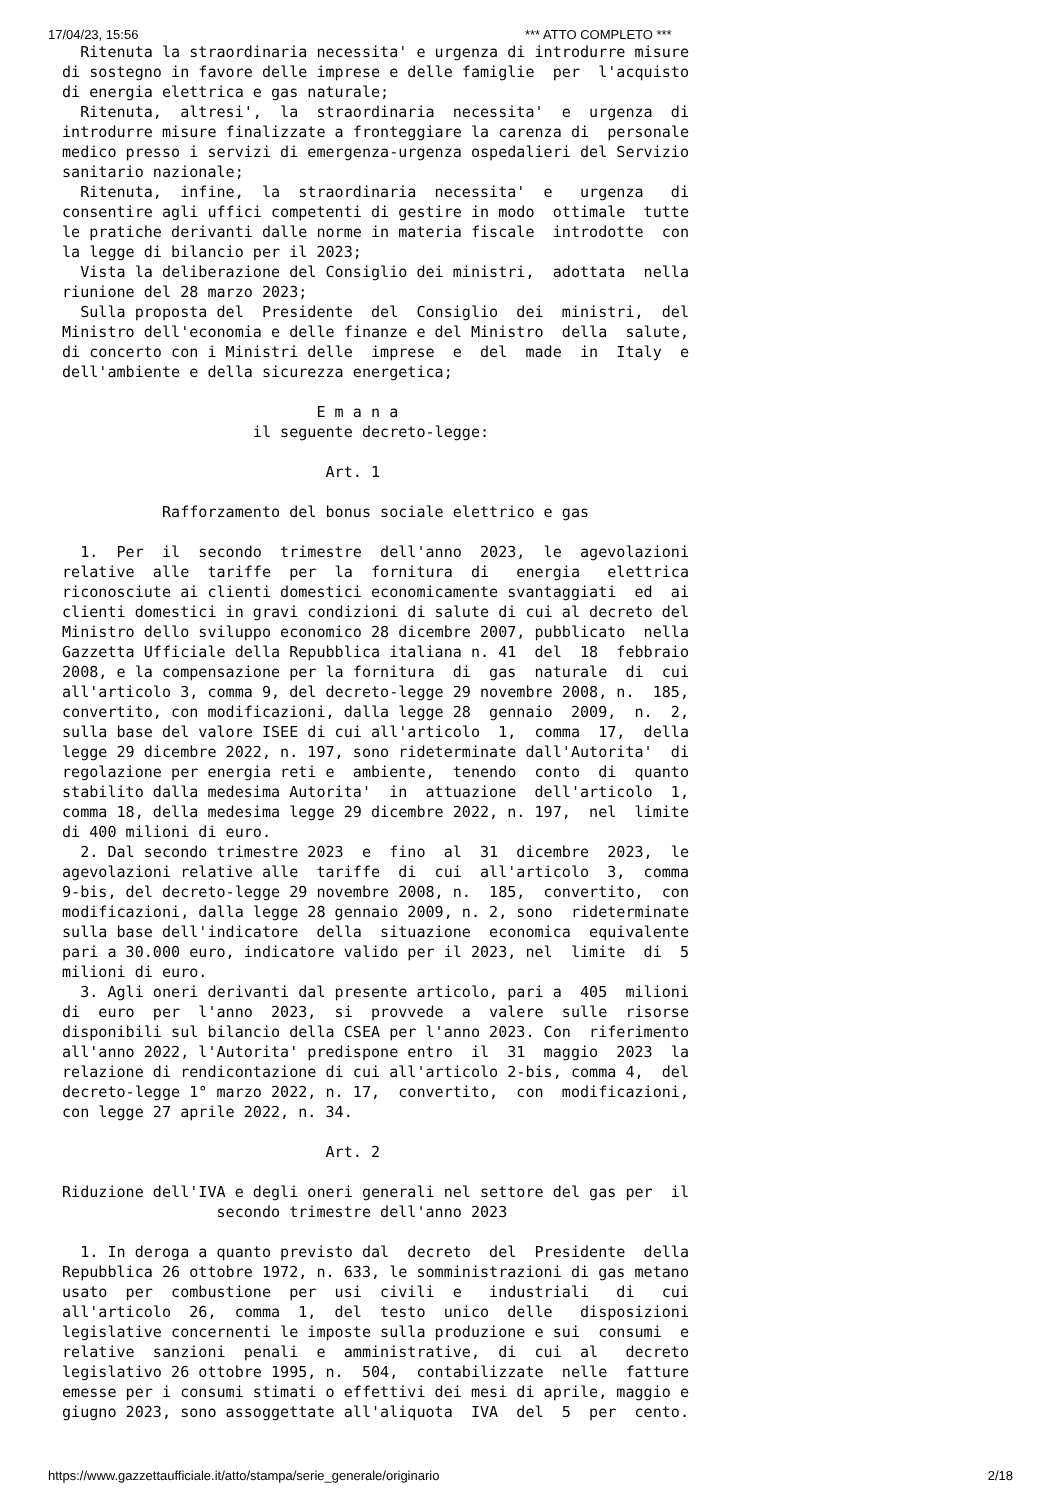17/04/23, 15:56 *** ATTO COMPLETO ***
  Ritenuta la straordinaria necessita' e urgenza di introdurre misure
di sostegno in favore delle imprese e delle famiglie  per  l'acquisto
di energia elettrica e gas naturale;
  Ritenuta,  altresi',  la  straordinaria  necessita'  e  urgenza  di
introdurre misure finalizzate a fronteggiare la carenza di  personale
medico presso i servizi di emergenza-urgenza ospedalieri del Servizio
sanitario nazionale;
  Ritenuta,  infine,  la  straordinaria  necessita'  e   urgenza   di
consentire agli uffici competenti di gestire in modo  ottimale  tutte
le pratiche derivanti dalle norme in materia fiscale  introdotte  con
la legge di bilancio per il 2023;
  Vista la deliberazione del Consiglio dei ministri,  adottata  nella
riunione del 28 marzo 2023;
  Sulla proposta del  Presidente  del  Consiglio  dei  ministri,  del
Ministro dell'economia e delle finanze e del Ministro  della  salute,
di concerto con i Ministri delle  imprese  e  del  made  in  Italy  e
dell'ambiente e della sicurezza energetica;

                            E m a n a
                     il seguente decreto-legge:

                             Art. 1

           Rafforzamento del bonus sociale elettrico e gas

  1.  Per  il  secondo  trimestre  dell'anno  2023,  le  agevolazioni
relative  alle  tariffe  per  la  fornitura  di   energia   elettrica
riconosciute ai clienti domestici economicamente svantaggiati  ed  ai
clienti domestici in gravi condizioni di salute di cui al decreto del
Ministro dello sviluppo economico 28 dicembre 2007, pubblicato  nella
Gazzetta Ufficiale della Repubblica italiana n. 41  del  18  febbraio
2008, e la compensazione per la fornitura  di  gas  naturale  di  cui
all'articolo 3, comma 9, del decreto-legge 29 novembre 2008, n.  185,
convertito, con modificazioni, dalla legge 28  gennaio  2009,  n.  2,
sulla base del valore ISEE di cui all'articolo  1,  comma  17,  della
legge 29 dicembre 2022, n. 197, sono rideterminate dall'Autorita'  di
regolazione per energia reti e  ambiente,  tenendo  conto  di  quanto
stabilito dalla medesima Autorita'  in  attuazione  dell'articolo  1,
comma 18, della medesima legge 29 dicembre 2022, n. 197,  nel  limite
di 400 milioni di euro.
  2. Dal secondo trimestre 2023  e  fino  al  31  dicembre  2023,  le
agevolazioni relative alle  tariffe  di  cui  all'articolo  3,  comma
9-bis, del decreto-legge 29 novembre 2008, n.  185,  convertito,  con
modificazioni, dalla legge 28 gennaio 2009, n. 2, sono  rideterminate
sulla base dell'indicatore  della  situazione  economica  equivalente
pari a 30.000 euro, indicatore valido per il 2023, nel  limite  di  5
milioni di euro.
  3. Agli oneri derivanti dal presente articolo, pari a  405  milioni
di  euro  per  l'anno  2023,  si  provvede  a  valere  sulle  risorse
disponibili sul bilancio della CSEA per l'anno 2023. Con  riferimento
all'anno 2022, l'Autorita' predispone entro  il  31  maggio  2023  la
relazione di rendicontazione di cui all'articolo 2-bis, comma 4,  del
decreto-legge 1° marzo 2022, n. 17,  convertito,  con  modificazioni,
con legge 27 aprile 2022, n. 34.

                             Art. 2

Riduzione dell'IVA e degli oneri generali nel settore del gas per  il
                 secondo trimestre dell'anno 2023

  1. In deroga a quanto previsto dal  decreto  del  Presidente  della
Repubblica 26 ottobre 1972, n. 633, le somministrazioni di gas metano
usato  per  combustione  per  usi  civili  e   industriali   di   cui
all'articolo  26,  comma  1,  del  testo  unico  delle   disposizioni
legislative concernenti le imposte sulla produzione e sui  consumi  e
relative  sanzioni  penali  e  amministrative,  di  cui  al   decreto
legislativo 26 ottobre 1995, n.  504,  contabilizzate  nelle  fatture
emesse per i consumi stimati o effettivi dei mesi di aprile, maggio e
giugno 2023, sono assoggettate all'aliquota  IVA  del  5  per  cento.
https://www.gazzettaufficiale.it/atto/stampa/serie_generale/originario 2/18